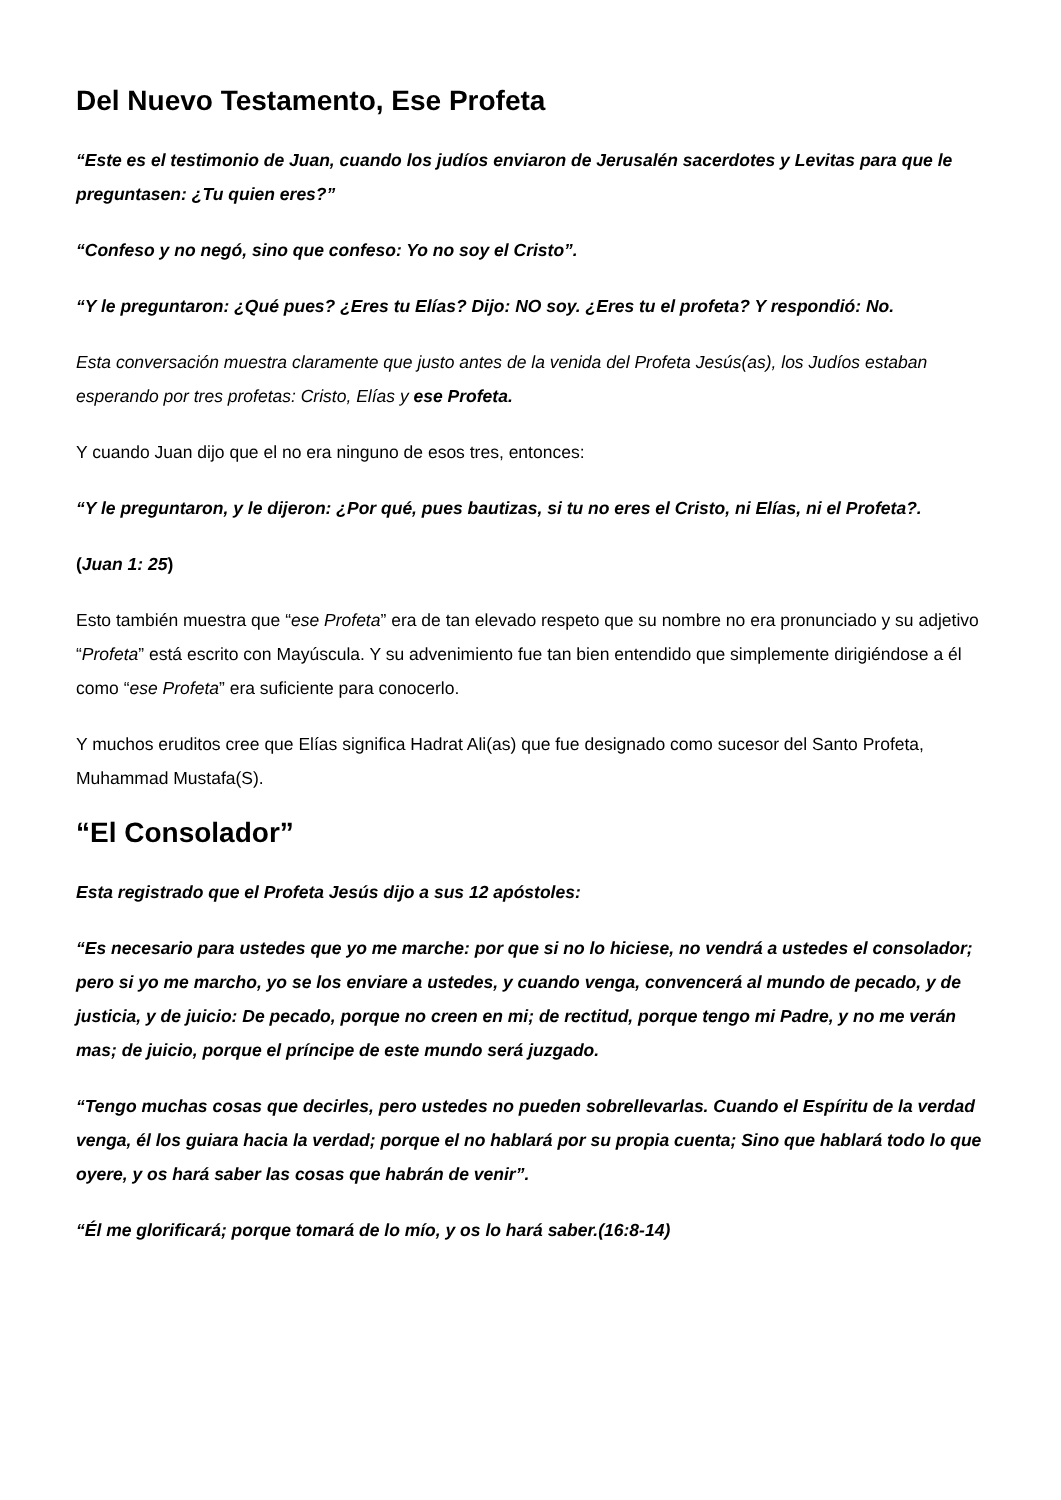Del Nuevo Testamento, Ese Profeta
“Este es el testimonio de Juan, cuando los judíos enviaron de Jerusalén sacerdotes y Levitas para que le preguntasen: ¿Tu quien eres?”
“Confeso y no negó, sino que confeso: Yo no soy el Cristo”.
“Y le preguntaron: ¿Qué pues? ¿Eres tu Elías? Dijo: NO soy. ¿Eres tu el profeta? Y respondió: No.
Esta conversación muestra claramente que justo antes de la venida del Profeta Jesús(as), los Judíos estaban esperando por tres profetas: Cristo, Elías y ese Profeta.
Y cuando Juan dijo que el no era ninguno de esos tres, entonces:
“Y le preguntaron, y le dijeron: ¿Por qué, pues bautizas, si tu no eres el Cristo, ni Elías, ni el Profeta?.
(Juan 1: 25)
Esto también muestra que “ese Profeta” era de tan elevado respeto que su nombre no era pronunciado y su adjetivo “Profeta” está escrito con Mayúscula. Y su advenimiento fue tan bien entendido que simplemente dirigiéndose a él como “ese Profeta” era suficiente para conocerlo.
Y muchos eruditos cree que Elías significa Hadrat Ali(as) que fue designado como sucesor del Santo Profeta, Muhammad Mustafa(S).
“El Consolador”
Esta registrado que el Profeta Jesús dijo a sus 12 apóstoles:
“Es necesario para ustedes que yo me marche: por que si no lo hiciese, no vendrá a ustedes el consolador; pero si yo me marcho, yo se los enviare a ustedes, y cuando venga, convencerá al mundo de pecado, y de justicia, y de juicio: De pecado, porque no creen en mi; de rectitud, porque tengo mi Padre, y no me verán mas; de juicio, porque el príncipe de este mundo será juzgado.
“Tengo muchas cosas que decirles, pero ustedes no pueden sobrellevarlas. Cuando el Espíritu de la verdad venga, él los guiara hacia la verdad; porque el no hablará por su propia cuenta; Sino que hablará todo lo que oyere, y os hará saber las cosas que habrán de venir”.
“Él me glorificará; porque tomará de lo mío, y os lo hará saber.(16:8-14)